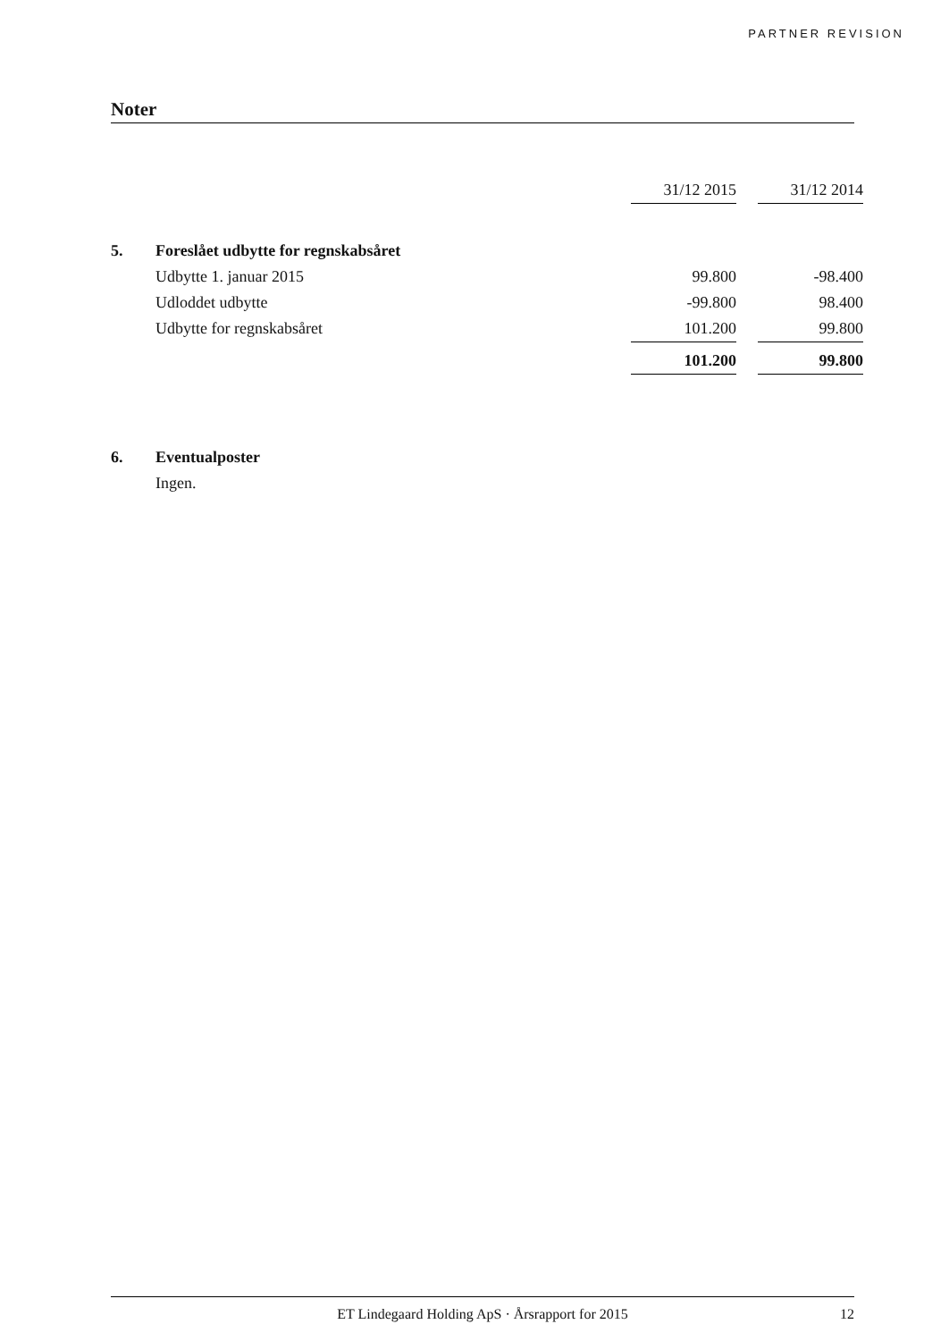PARTNER REVISION
Noter
| | | 31/12 2015 | | 31/12 2014 |
| 5. | Foreslået udbytte for regnskabsåret | | | |
| | Udbytte 1. januar 2015 | 99.800 | | -98.400 |
| | Udloddet udbytte | -99.800 | | 98.400 |
| | Udbytte for regnskabsåret | 101.200 | | 99.800 |
| | | 101.200 | | 99.800 |
| 6. | Eventualposter | | | |
| | Ingen. | | | |
ET Lindegaard Holding ApS · Årsrapport for 2015 12